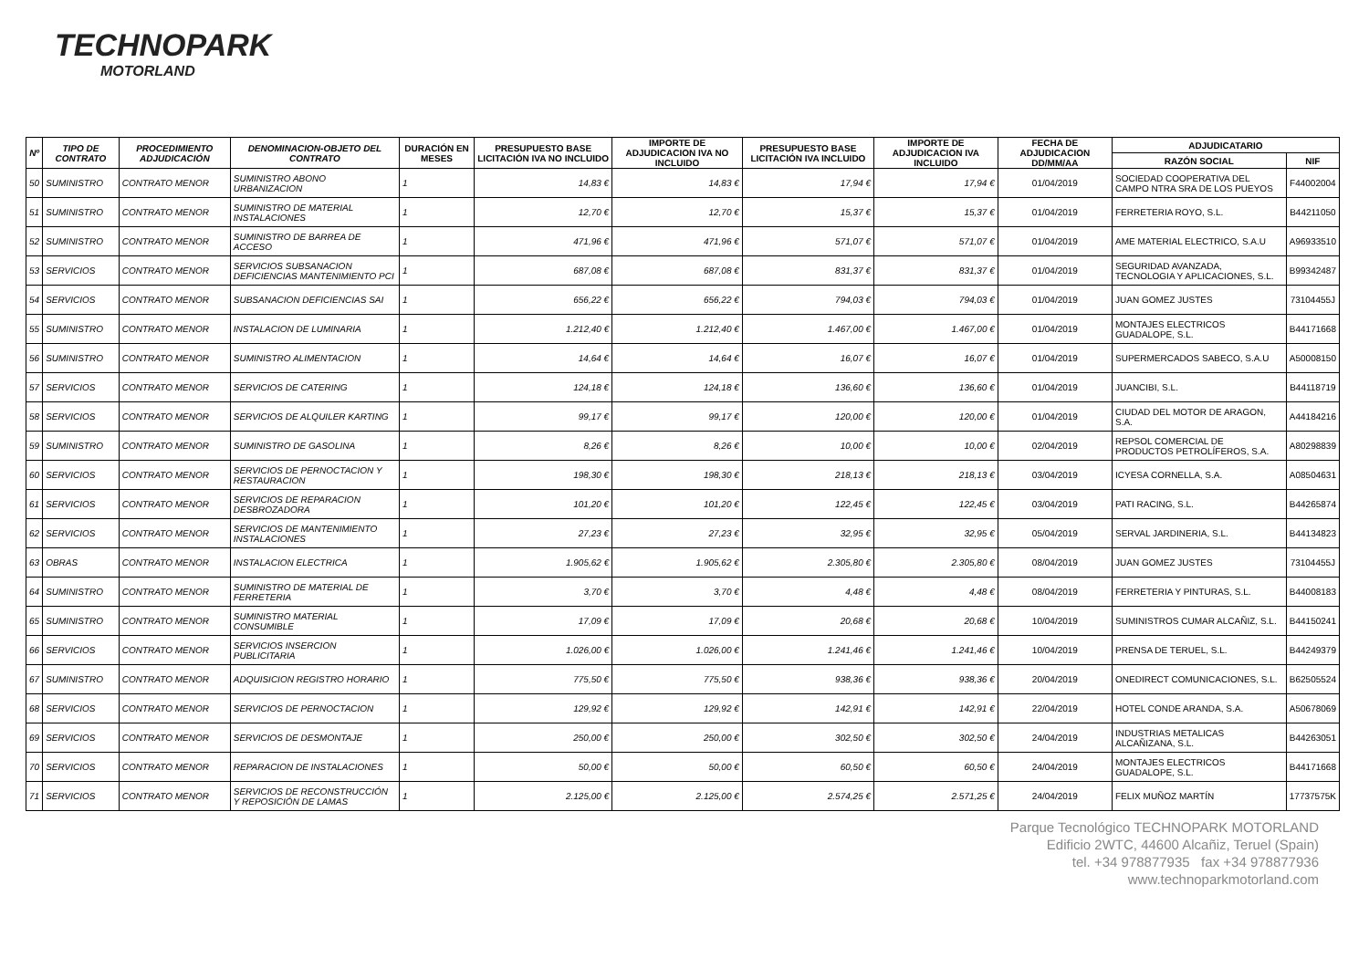TECHNOPARK
MOTORLAND
| Nº | TIPO DE CONTRATO | PROCEDIMIENTO ADJUDICACIÓN | DENOMINACION-OBJETO DEL CONTRATO | DURACIÓN EN MESES | PRESUPUESTO BASE LICITACIÓN IVA NO INCLUIDO | IMPORTE DE ADJUDICACION IVA NO INCLUIDO | PRESUPUESTO BASE LICITACIÓN IVA INCLUIDO | IMPORTE DE ADJUDICACION IVA INCLUIDO | FECHA DE ADJUDICACION DD/MM/AA | ADJUDICATARIO | |
| --- | --- | --- | --- | --- | --- | --- | --- | --- | --- | --- | --- |
| | | | | | | | | | | RAZÓN SOCIAL | NIF |
| 50 | SUMINISTRO | CONTRATO MENOR | SUMINISTRO ABONO URBANIZACION | 1 | 14,83 € | 14,83 € | 17,94 € | 17,94 € | 01/04/2019 | SOCIEDAD COOPERATIVA DEL CAMPO NTRA SRA DE LOS PUEYOS | F44002004 |
| 51 | SUMINISTRO | CONTRATO MENOR | SUMINISTRO DE MATERIAL INSTALACIONES | 1 | 12,70 € | 12,70 € | 15,37 € | 15,37 € | 01/04/2019 | FERRETERIA ROYO, S.L. | B44211050 |
| 52 | SUMINISTRO | CONTRATO MENOR | SUMINISTRO DE BARREA DE ACCESO | 1 | 471,96 € | 471,96 € | 571,07 € | 571,07 € | 01/04/2019 | AME MATERIAL ELECTRICO, S.A.U | A96933510 |
| 53 | SERVICIOS | CONTRATO MENOR | SERVICIOS SUBSANACION DEFICIENCIAS MANTENIMIENTO PCI | 1 | 687,08 € | 687,08 € | 831,37 € | 831,37 € | 01/04/2019 | SEGURIDAD AVANZADA, TECNOLOGIA Y APLICACIONES, S.L. | B99342487 |
| 54 | SERVICIOS | CONTRATO MENOR | SUBSANACION DEFICIENCIAS SAI | 1 | 656,22 € | 656,22 € | 794,03 € | 794,03 € | 01/04/2019 | JUAN GOMEZ JUSTES | 73104455J |
| 55 | SUMINISTRO | CONTRATO MENOR | INSTALACION DE LUMINARIA | 1 | 1.212,40 € | 1.212,40 € | 1.467,00 € | 1.467,00 € | 01/04/2019 | MONTAJES ELECTRICOS GUADALOPE, S.L. | B44171668 |
| 56 | SUMINISTRO | CONTRATO MENOR | SUMINISTRO ALIMENTACION | 1 | 14,64 € | 14,64 € | 16,07 € | 16,07 € | 01/04/2019 | SUPERMERCADOS SABECO, S.A.U | A50008150 |
| 57 | SERVICIOS | CONTRATO MENOR | SERVICIOS DE CATERING | 1 | 124,18 € | 124,18 € | 136,60 € | 136,60 € | 01/04/2019 | JUANCIBI, S.L. | B44118719 |
| 58 | SERVICIOS | CONTRATO MENOR | SERVICIOS DE ALQUILER KARTING | 1 | 99,17 € | 99,17 € | 120,00 € | 120,00 € | 01/04/2019 | CIUDAD DEL MOTOR DE ARAGON, S.A. | A44184216 |
| 59 | SUMINISTRO | CONTRATO MENOR | SUMINISTRO DE GASOLINA | 1 | 8,26 € | 8,26 € | 10,00 € | 10,00 € | 02/04/2019 | REPSOL COMERCIAL DE PRODUCTOS PETROLÍFEROS, S.A. | A80298839 |
| 60 | SERVICIOS | CONTRATO MENOR | SERVICIOS DE PERNOCTACION Y RESTAURACION | 1 | 198,30 € | 198,30 € | 218,13 € | 218,13 € | 03/04/2019 | ICYESA CORNELLA, S.A. | A08504631 |
| 61 | SERVICIOS | CONTRATO MENOR | SERVICIOS DE REPARACION DESBROZADORA | 1 | 101,20 € | 101,20 € | 122,45 € | 122,45 € | 03/04/2019 | PATI RACING, S.L. | B44265874 |
| 62 | SERVICIOS | CONTRATO MENOR | SERVICIOS DE MANTENIMIENTO INSTALACIONES | 1 | 27,23 € | 27,23 € | 32,95 € | 32,95 € | 05/04/2019 | SERVAL JARDINERIA, S.L. | B44134823 |
| 63 | OBRAS | CONTRATO MENOR | INSTALACION ELECTRICA | 1 | 1.905,62 € | 1.905,62 € | 2.305,80 € | 2.305,80 € | 08/04/2019 | JUAN GOMEZ JUSTES | 73104455J |
| 64 | SUMINISTRO | CONTRATO MENOR | SUMINISTRO DE MATERIAL DE FERRETERIA | 1 | 3,70 € | 3,70 € | 4,48 € | 4,48 € | 08/04/2019 | FERRETERIA Y PINTURAS, S.L. | B44008183 |
| 65 | SUMINISTRO | CONTRATO MENOR | SUMINISTRO MATERIAL CONSUMIBLE | 1 | 17,09 € | 17,09 € | 20,68 € | 20,68 € | 10/04/2019 | SUMINISTROS CUMAR ALCAÑIZ, S.L. | B44150241 |
| 66 | SERVICIOS | CONTRATO MENOR | SERVICIOS INSERCION PUBLICITARIA | 1 | 1.026,00 € | 1.026,00 € | 1.241,46 € | 1.241,46 € | 10/04/2019 | PRENSA DE TERUEL, S.L. | B44249379 |
| 67 | SUMINISTRO | CONTRATO MENOR | ADQUISICION REGISTRO HORARIO | 1 | 775,50 € | 775,50 € | 938,36 € | 938,36 € | 20/04/2019 | ONEDIRECT COMUNICACIONES, S.L. | B62505524 |
| 68 | SERVICIOS | CONTRATO MENOR | SERVICIOS DE PERNOCTACION | 1 | 129,92 € | 129,92 € | 142,91 € | 142,91 € | 22/04/2019 | HOTEL CONDE ARANDA, S.A. | A50678069 |
| 69 | SERVICIOS | CONTRATO MENOR | SERVICIOS DE DESMONTAJE | 1 | 250,00 € | 250,00 € | 302,50 € | 302,50 € | 24/04/2019 | INDUSTRIAS METALICAS ALCAÑIZANA, S.L. | B44263051 |
| 70 | SERVICIOS | CONTRATO MENOR | REPARACION DE INSTALACIONES | 1 | 50,00 € | 50,00 € | 60,50 € | 60,50 € | 24/04/2019 | MONTAJES ELECTRICOS GUADALOPE, S.L. | B44171668 |
| 71 | SERVICIOS | CONTRATO MENOR | SERVICIOS DE RECONSTRUCCIÓN Y REPOSICIÓN DE LAMAS | 1 | 2.125,00 € | 2.125,00 € | 2.574,25 € | 2.571,25 € | 24/04/2019 | FELIX MUÑOZ MARTÍN | 17737575K |
Parque Tecnológico TECHNOPARK MOTORLAND
Edificio 2WTC, 44600 Alcañiz, Teruel (Spain)
tel. +34 978877935 fax +34 978877936
www.technoparkmotorland.com